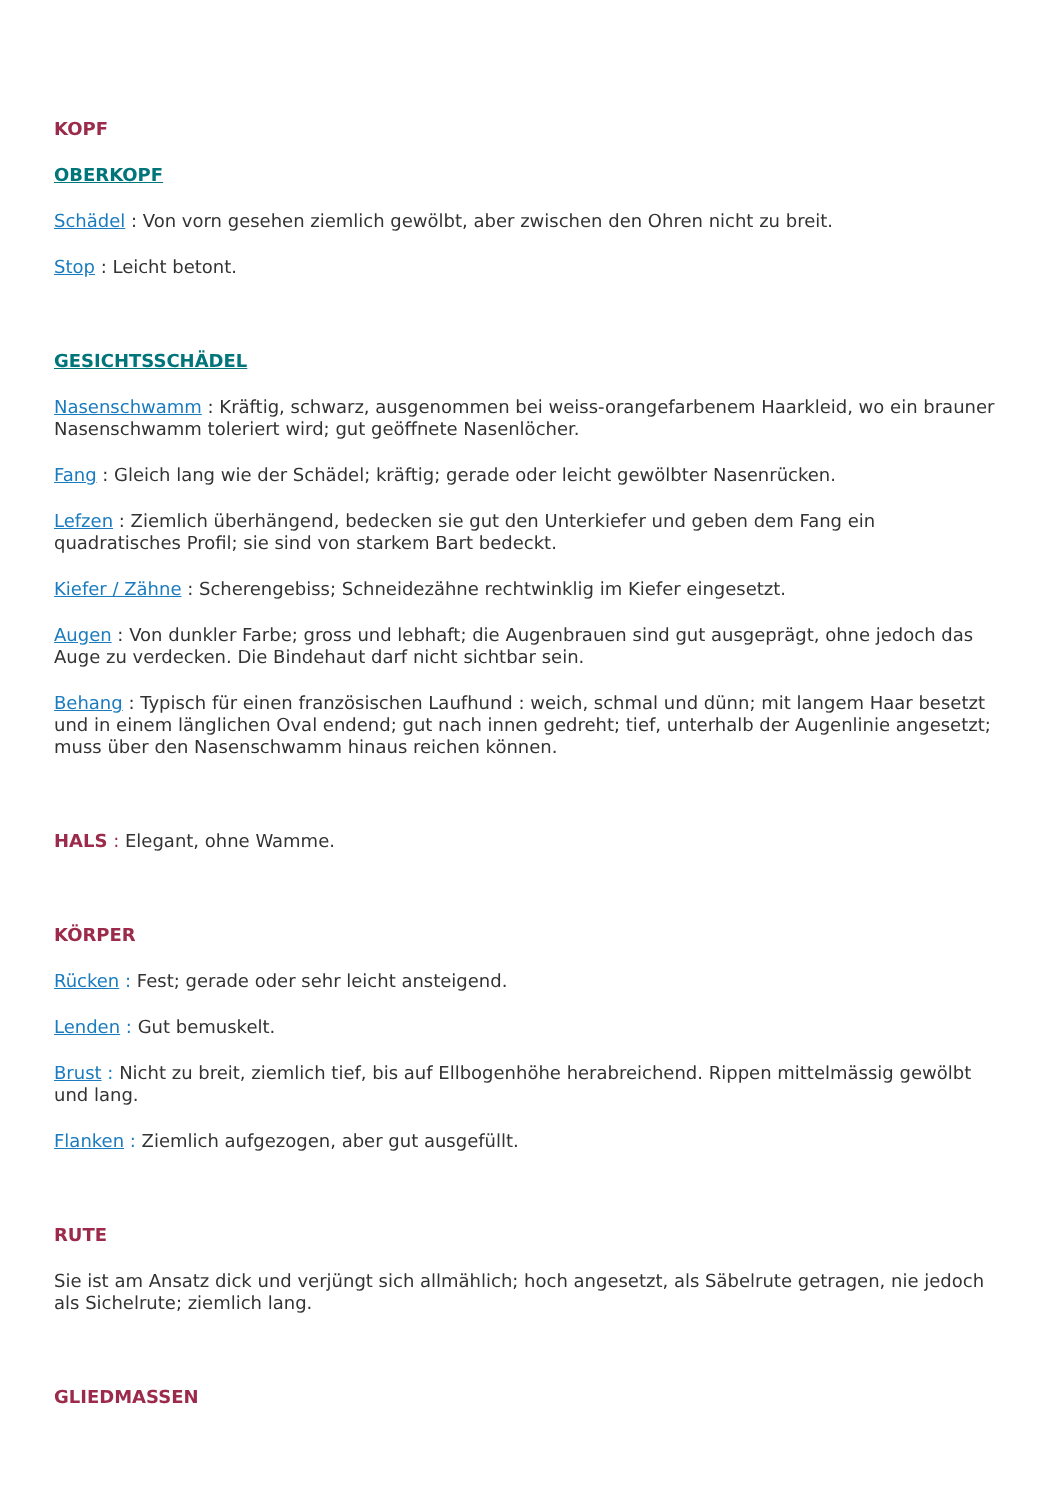KOPF
OBERKOPF
Schädel : Von vorn gesehen ziemlich gewölbt, aber zwischen den Ohren nicht zu breit.
Stop : Leicht betont.
GESICHTSSCHÄDEL
Nasenschwamm : Kräftig, schwarz, ausgenommen bei weiss-orangefarbenem Haarkleid, wo ein brauner Nasenschwamm toleriert wird; gut geöffnete Nasenlöcher.
Fang : Gleich lang wie der Schädel; kräftig; gerade oder leicht gewölbter Nasenrücken.
Lefzen : Ziemlich überhängend, bedecken sie gut den Unterkiefer und geben dem Fang ein quadratisches Profil; sie sind von starkem Bart bedeckt.
Kiefer / Zähne : Scherengebiss; Schneidezähne rechtwinklig im Kiefer eingesetzt.
Augen : Von dunkler Farbe; gross und lebhaft; die Augenbrauen sind gut ausgeprägt, ohne jedoch das Auge zu verdecken. Die Bindehaut darf nicht sichtbar sein.
Behang : Typisch für einen französischen Laufhund : weich, schmal und dünn; mit langem Haar besetzt und in einem länglichen Oval endend; gut nach innen gedreht; tief, unterhalb der Augenlinie angesetzt; muss über den Nasenschwamm hinaus reichen können.
HALS : Elegant, ohne Wamme.
KÖRPER
Rücken : Fest; gerade oder sehr leicht ansteigend.
Lenden : Gut bemuskelt.
Brust : Nicht zu breit, ziemlich tief, bis auf Ellbogenhöhe herabreichend. Rippen mittelmässig gewölbt und lang.
Flanken : Ziemlich aufgezogen, aber gut ausgefüllt.
RUTE
Sie ist am Ansatz dick und verjüngt sich allmählich; hoch angesetzt, als Säbelrute getragen, nie jedoch als Sichelrute; ziemlich lang.
GLIEDMASSEN